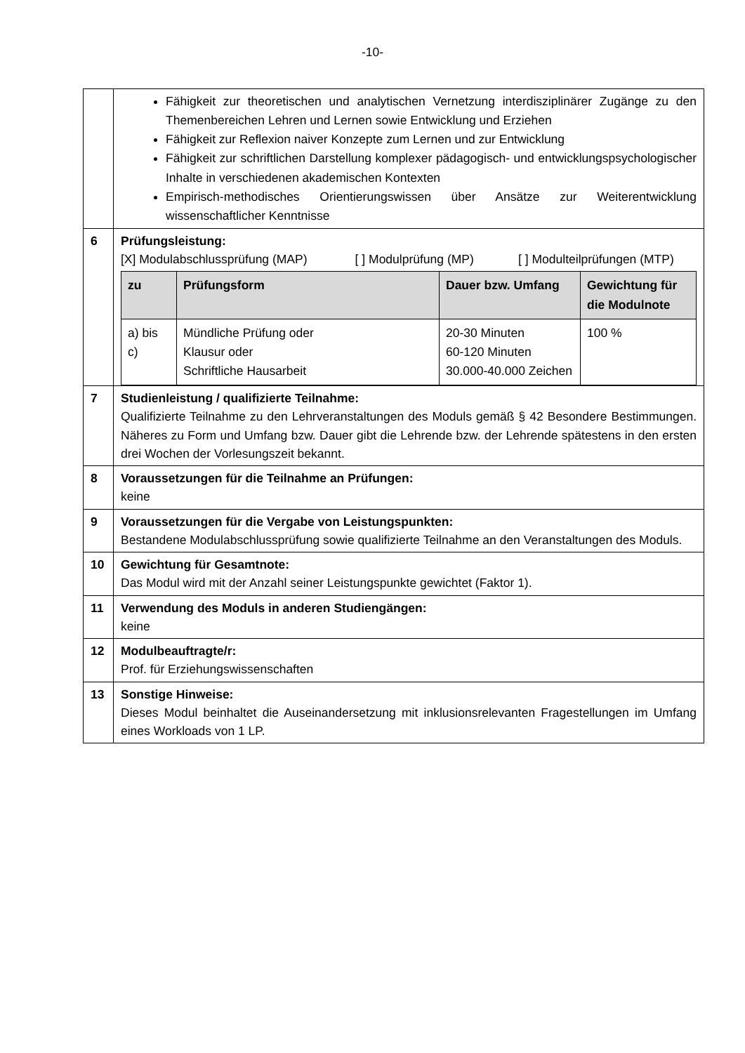-10-
| | Fähigkeit zur theoretischen und analytischen Vernetzung interdisziplinärer Zugänge zu den Themenbereichen Lehren und Lernen sowie Entwicklung und Erziehen Fähigkeit zur Reflexion naiver Konzepte zum Lernen und zur Entwicklung Fähigkeit zur schriftlichen Darstellung komplexer pädagogisch- und entwicklungspsychologischer Inhalte in verschiedenen akademischen Kontexten Empirisch-methodisches Orientierungswissen über Ansätze zur Weiterentwicklung wissenschaftlicher Kenntnisse |
| 6 | Prüfungsleistung: [X] Modulabschlussprüfung (MAP) [ ] Modulprüfung (MP) [ ] Modulteilprüfungen (MTP) / zu / Prüfungsform / Dauer bzw. Umfang / Gewichtung für die Modulnote / / --- / --- / --- / --- / / a) bis c) / Mündliche Prüfung oder Klausur oder Schriftliche Hausarbeit / 20-30 Minuten 60-120 Minuten 30.000-40.000 Zeichen / 100 % / |
| 7 | Studienleistung / qualifizierte Teilnahme: Qualifizierte Teilnahme zu den Lehrveranstaltungen des Moduls gemäß § 42 Besondere Bestimmungen. Näheres zu Form und Umfang bzw. Dauer gibt die Lehrende bzw. der Lehrende spätestens in den ersten drei Wochen der Vorlesungszeit bekannt. |
| 8 | Voraussetzungen für die Teilnahme an Prüfungen: keine |
| 9 | Voraussetzungen für die Vergabe von Leistungspunkten: Bestandene Modulabschlussprüfung sowie qualifizierte Teilnahme an den Veranstaltungen des Moduls. |
| 10 | Gewichtung für Gesamtnote: Das Modul wird mit der Anzahl seiner Leistungspunkte gewichtet (Faktor 1). |
| 11 | Verwendung des Moduls in anderen Studiengängen: keine |
| 12 | Modulbeauftragte/r: Prof. für Erziehungswissenschaften |
| 13 | Sonstige Hinweise: Dieses Modul beinhaltet die Auseinandersetzung mit inklusionsrelevanten Fragestellungen im Umfang eines Workloads von 1 LP. |